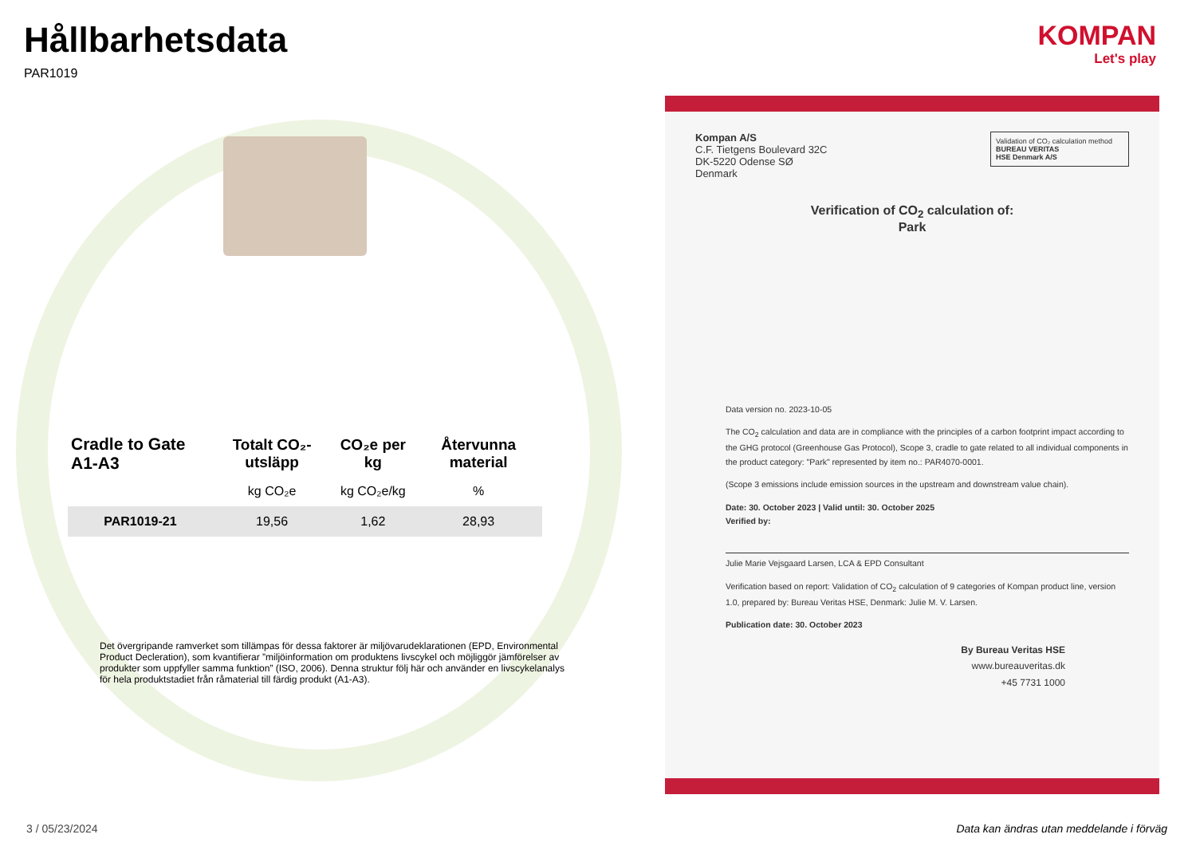Hållbarhetsdata
PAR1019
| Cradle to Gate A1-A3 | Totalt CO₂-utsläpp | CO₂e per kg | Återvunna material |
| --- | --- | --- | --- |
| | kg CO₂e | kg CO₂e/kg | % |
| PAR1019-21 | 19,56 | 1,62 | 28,93 |
Det övergripande ramverket som tillämpas för dessa faktorer är miljövarudeklarationen (EPD, Environmental Product Decleration), som kvantifierar ”miljöinformation om produktens livscykel och möjliggör jämförelser av produkter som uppfyller samma funktion” (ISO, 2006). Denna struktur följ här och använder en livscykelanalys för hela produktstadiet från råmaterial till färdig produkt (A1-A3).
KOMPAN
Let's play
Validation of CO₂ calculation method
BUREAU VERITAS
HSE Denmark A/S
Kompan A/S
C.F. Tietgens Boulevard 32C
DK-5220 Odense SØ
Denmark
Verification of CO<sub>2</sub> calculation of:
Park
Data version no. 2023-10-05
The CO<sub>2</sub> calculation and data are in compliance with the principles of a carbon footprint impact according to the GHG protocol (Greenhouse Gas Protocol), Scope 3, cradle to gate related to all individual components in the product category: "Park" represented by item no.: PAR4070-0001.
(Scope 3 emissions include emission sources in the upstream and downstream value chain).
Date: 30. October 2023 | Valid until: 30. October 2025
Verified by:
Julie Marie Vejsgaard Larsen, LCA & EPD Consultant
Verification based on report: Validation of CO<sub>2</sub> calculation of 9 categories of Kompan product line, version 1.0, prepared by: Bureau Veritas HSE, Denmark: Julie M. V. Larsen.
Publication date: 30. October 2023
By Bureau Veritas HSE
www.bureauveritas.dk
+45 7731 1000
3 / 05/23/2024
Data kan ändras utan meddelande i förväg